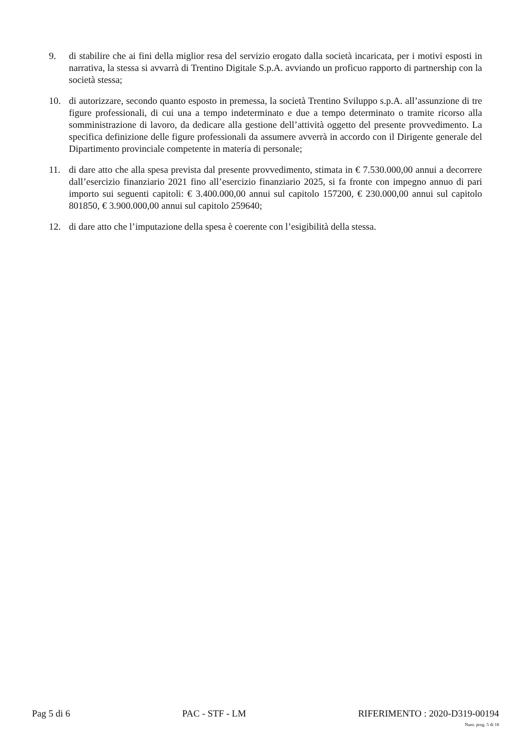9. di stabilire che ai fini della miglior resa del servizio erogato dalla società incaricata, per i motivi esposti in narrativa, la stessa si avvarrà di Trentino Digitale S.p.A. avviando un proficuo rapporto di partnership con la società stessa;
10. di autorizzare, secondo quanto esposto in premessa, la società Trentino Sviluppo s.p.A. all’assunzione di tre figure professionali, di cui una a tempo indeterminato e due a tempo determinato o tramite ricorso alla somministrazione di lavoro, da dedicare alla gestione dell’attività oggetto del presente provvedimento. La specifica definizione delle figure professionali da assumere avverrà in accordo con il Dirigente generale del Dipartimento provinciale competente in materia di personale;
11. di dare atto che alla spesa prevista dal presente provvedimento, stimata in € 7.530.000,00 annui a decorrere dall’esercizio finanziario 2021 fino all’esercizio finanziario 2025, si fa fronte con impegno annuo di pari importo sui seguenti capitoli: € 3.400.000,00 annui sul capitolo 157200, € 230.000,00 annui sul capitolo 801850, € 3.900.000,00 annui sul capitolo 259640;
12. di dare atto che l’imputazione della spesa è coerente con l’esigibilità della stessa.
Pag 5 di 6 PAC - STF - LM RIFERIMENTO : 2020-D319-00194
Num. prog. 5 di 18